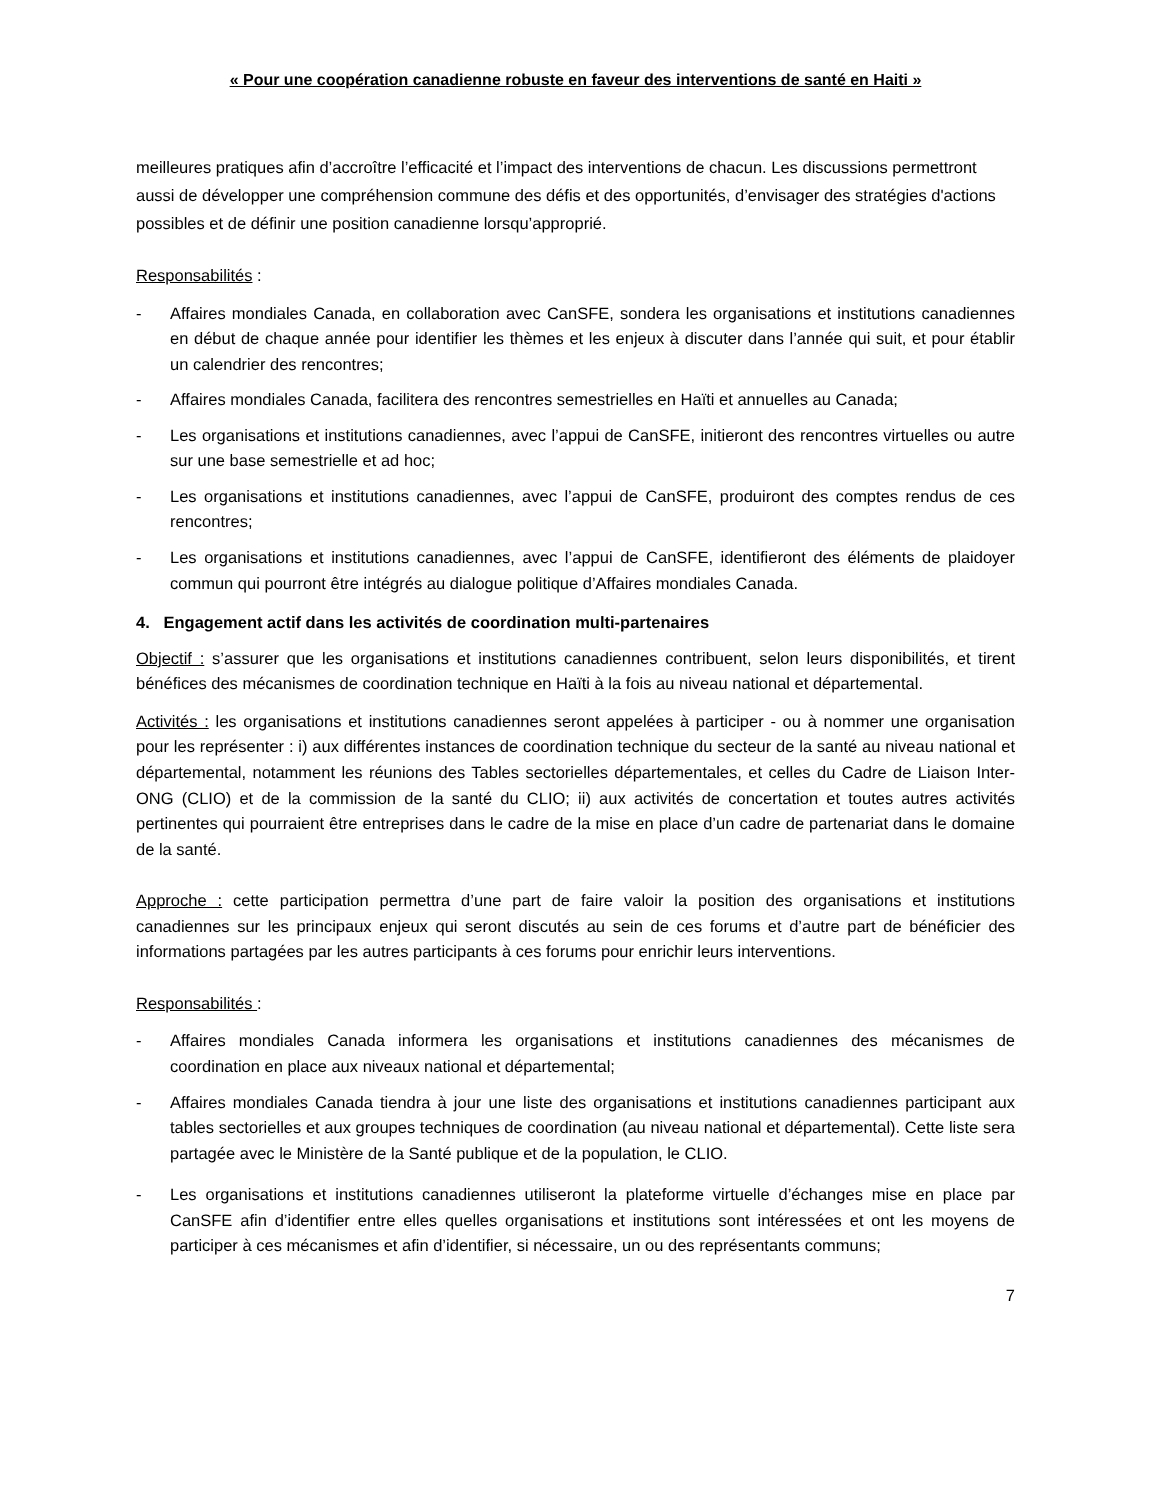« Pour une coopération canadienne robuste en faveur des interventions de santé en Haiti »
meilleures pratiques afin d’accroître l’efficacité et l’impact des interventions de chacun. Les discussions permettront aussi de développer une compréhension commune des défis et des opportunités, d’envisager des stratégies d'actions possibles et de définir une position canadienne lorsqu’approprié.
Responsabilités :
- Affaires mondiales Canada, en collaboration avec CanSFE, sondera les organisations et institutions canadiennes en début de chaque année pour identifier les thèmes et les enjeux à discuter dans l’année qui suit, et pour établir un calendrier des rencontres;
- Affaires mondiales Canada, facilitera des rencontres semestrielles en Haïti et annuelles au Canada;
- Les organisations et institutions canadiennes, avec l’appui de CanSFE, initieront des rencontres virtuelles ou autre sur une base semestrielle et ad hoc;
- Les organisations et institutions canadiennes, avec l’appui de CanSFE, produiront des comptes rendus de ces rencontres;
- Les organisations et institutions canadiennes, avec l’appui de CanSFE, identifieront des éléments de plaidoyer commun qui pourront être intégrés au dialogue politique d’Affaires mondiales Canada.
4. Engagement actif dans les activités de coordination multi-partenaires
Objectif : s’assurer que les organisations et institutions canadiennes contribuent, selon leurs disponibilités, et tirent bénéfices des mécanismes de coordination technique en Haïti à la fois au niveau national et départemental.
Activités : les organisations et institutions canadiennes seront appelées à participer - ou à nommer une organisation pour les représenter : i) aux différentes instances de coordination technique du secteur de la santé au niveau national et départemental, notamment les réunions des Tables sectorielles départementales, et celles du Cadre de Liaison Inter-ONG (CLIO) et de la commission de la santé du CLIO; ii) aux activités de concertation et toutes autres activités pertinentes qui pourraient être entreprises dans le cadre de la mise en place d’un cadre de partenariat dans le domaine de la santé.
Approche : cette participation permettra d’une part de faire valoir la position des organisations et institutions canadiennes sur les principaux enjeux qui seront discutés au sein de ces forums et d’autre part de bénéficier des informations partagées par les autres participants à ces forums pour enrichir leurs interventions.
Responsabilités :
- Affaires mondiales Canada informera les organisations et institutions canadiennes des mécanismes de coordination en place aux niveaux national et départemental;
- Affaires mondiales Canada tiendra à jour une liste des organisations et institutions canadiennes participant aux tables sectorielles et aux groupes techniques de coordination (au niveau national et départemental). Cette liste sera partagée avec le Ministère de la Santé publique et de la population, le CLIO.
- Les organisations et institutions canadiennes utiliseront la plateforme virtuelle d’échanges mise en place par CanSFE afin d’identifier entre elles quelles organisations et institutions sont intéressées et ont les moyens de participer à ces mécanismes et afin d’identifier, si nécessaire, un ou des représentants communs;
7